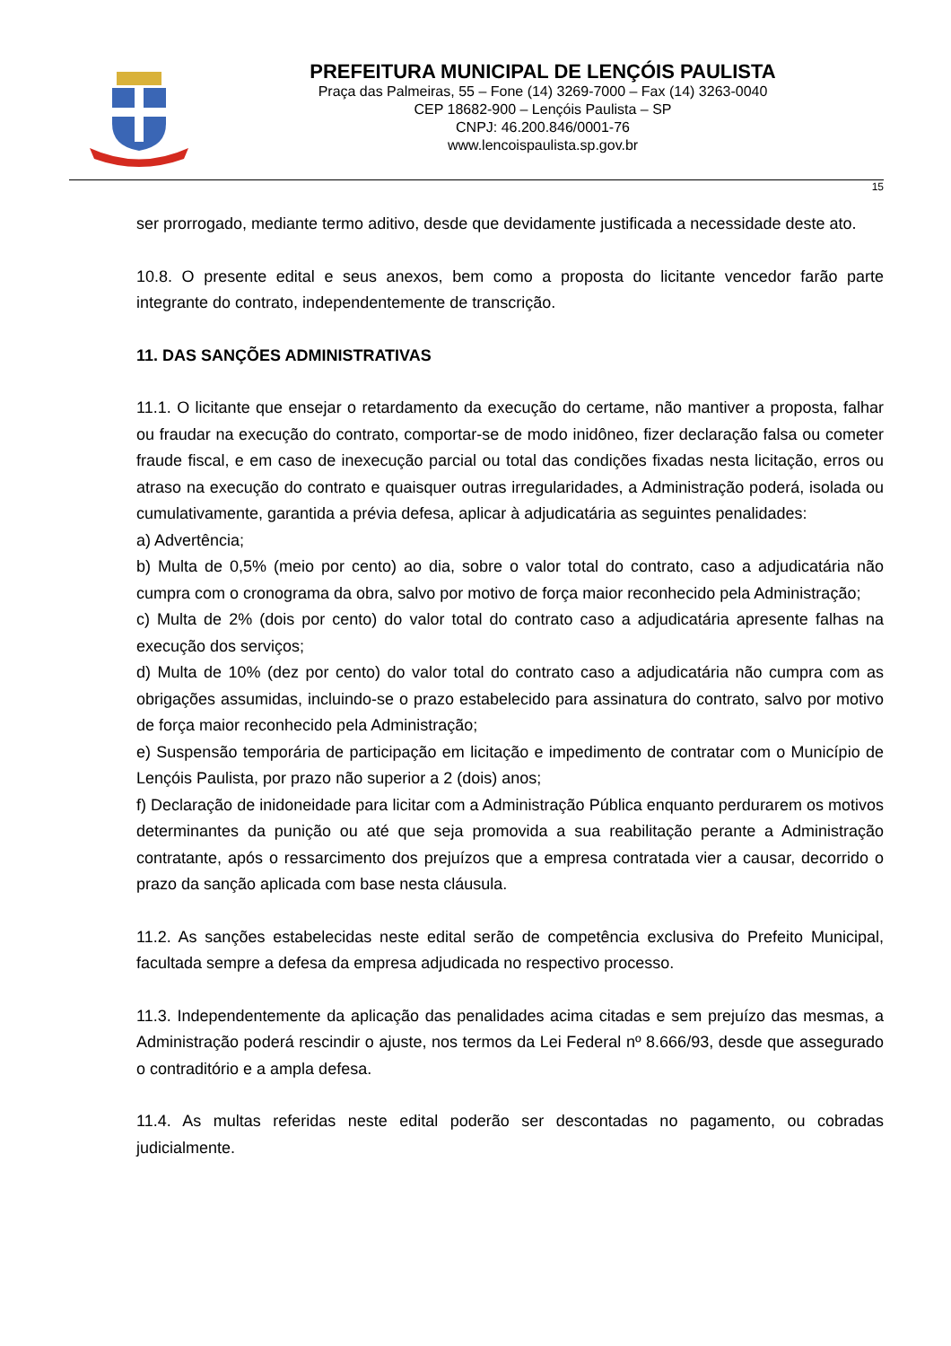PREFEITURA MUNICIPAL DE LENÇÓIS PAULISTA
Praça das Palmeiras, 55 – Fone (14) 3269-7000 – Fax (14) 3263-0040
CEP 18682-900 – Lençóis Paulista – SP
CNPJ: 46.200.846/0001-76
www.lencoispaulista.sp.gov.br
15
ser prorrogado, mediante termo aditivo, desde que devidamente justificada a necessidade deste ato.
10.8. O presente edital e seus anexos, bem como a proposta do licitante vencedor farão parte integrante do contrato, independentemente de transcrição.
11. DAS SANÇÕES ADMINISTRATIVAS
11.1. O licitante que ensejar o retardamento da execução do certame, não mantiver a proposta, falhar ou fraudar na execução do contrato, comportar-se de modo inidôneo, fizer declaração falsa ou cometer fraude fiscal, e em caso de inexecução parcial ou total das condições fixadas nesta licitação, erros ou atraso na execução do contrato e quaisquer outras irregularidades, a Administração poderá, isolada ou cumulativamente, garantida a prévia defesa, aplicar à adjudicatária as seguintes penalidades:
a) Advertência;
b) Multa de 0,5% (meio por cento) ao dia, sobre o valor total do contrato, caso a adjudicatária não cumpra com o cronograma da obra, salvo por motivo de força maior reconhecido pela Administração;
c) Multa de 2% (dois por cento) do valor total do contrato caso a adjudicatária apresente falhas na execução dos serviços;
d) Multa de 10% (dez por cento) do valor total do contrato caso a adjudicatária não cumpra com as obrigações assumidas, incluindo-se o prazo estabelecido para assinatura do contrato, salvo por motivo de força maior reconhecido pela Administração;
e) Suspensão temporária de participação em licitação e impedimento de contratar com o Município de Lençóis Paulista, por prazo não superior a 2 (dois) anos;
f) Declaração de inidoneidade para licitar com a Administração Pública enquanto perdurarem os motivos determinantes da punição ou até que seja promovida a sua reabilitação perante a Administração contratante, após o ressarcimento dos prejuízos que a empresa contratada vier a causar, decorrido o prazo da sanção aplicada com base nesta cláusula.
11.2. As sanções estabelecidas neste edital serão de competência exclusiva do Prefeito Municipal, facultada sempre a defesa da empresa adjudicada no respectivo processo.
11.3. Independentemente da aplicação das penalidades acima citadas e sem prejuízo das mesmas, a Administração poderá rescindir o ajuste, nos termos da Lei Federal nº 8.666/93, desde que assegurado o contraditório e a ampla defesa.
11.4. As multas referidas neste edital poderão ser descontadas no pagamento, ou cobradas judicialmente.